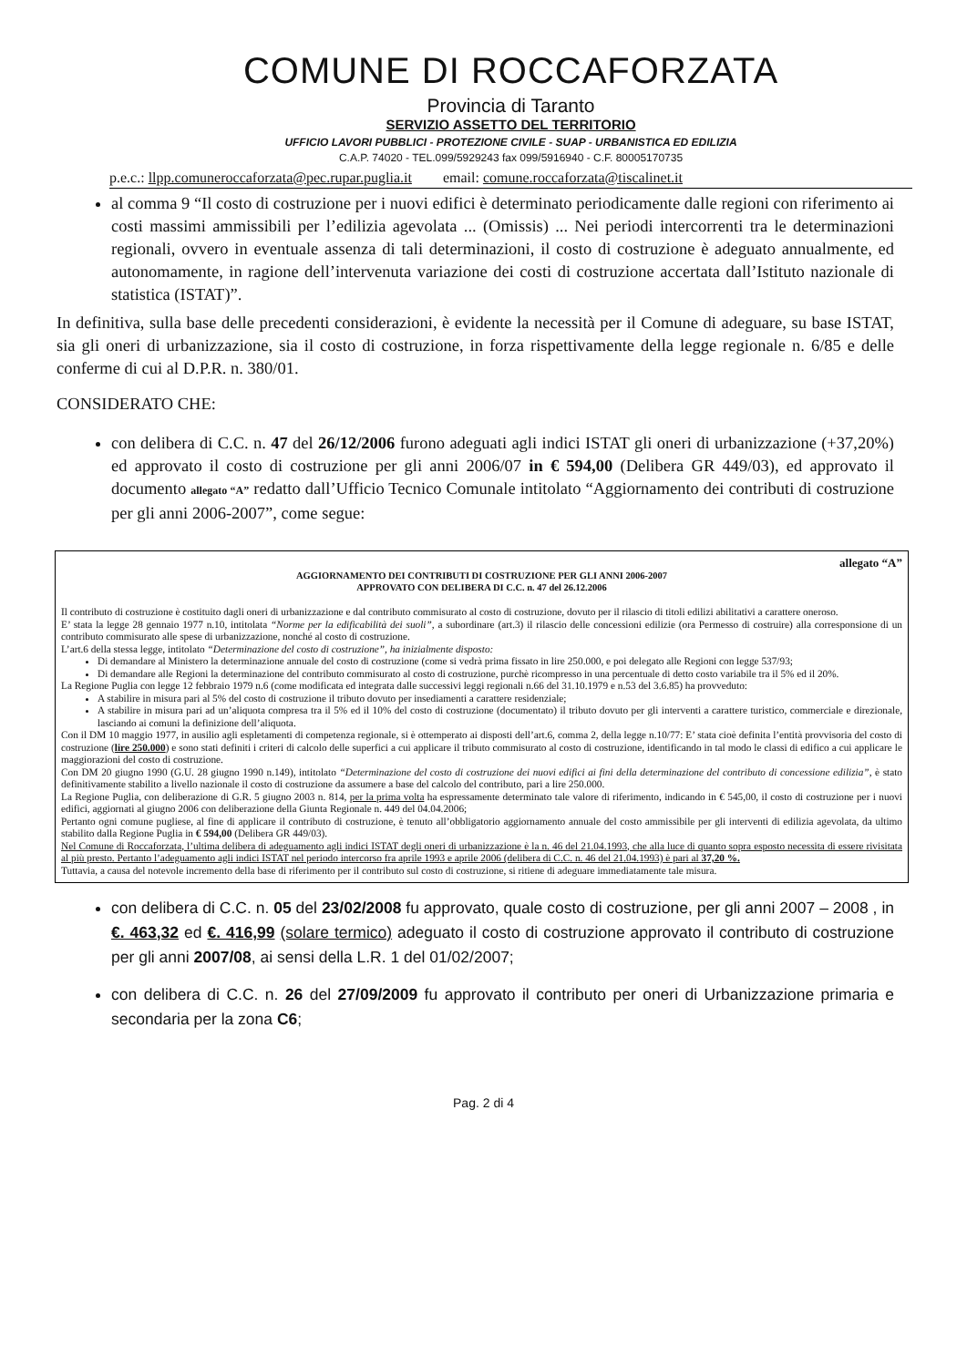COMUNE DI ROCCAFORZATA
Provincia di Taranto
SERVIZIO ASSETTO DEL TERRITORIO
UFFICIO LAVORI PUBBLICI - PROTEZIONE CIVILE - SUAP - URBANISTICA ED EDILIZIA
C.A.P. 74020 - TEL.099/5929243 fax 099/5916940 - C.F. 80005170735
p.e.c.: llpp.comuneroccaforzata@pec.rupar.puglia.it email: comune.roccaforzata@tiscalinet.it
al comma 9 “Il costo di costruzione per i nuovi edifici è determinato periodicamente dalle regioni con riferimento ai costi massimi ammissibili per l’edilizia agevolata ... (Omissis) ... Nei periodi intercorrenti tra le determinazioni regionali, ovvero in eventuale assenza di tali determinazioni, il costo di costruzione è adeguato annualmente, ed autonomamente, in ragione dell’intervenuta variazione dei costi di costruzione accertata dall’Istituto nazionale di statistica (ISTAT)”.
In definitiva, sulla base delle precedenti considerazioni, è evidente la necessità per il Comune di adeguare, su base ISTAT, sia gli oneri di urbanizzazione, sia il costo di costruzione, in forza rispettivamente della legge regionale n. 6/85 e delle conferme di cui al D.P.R. n. 380/01.
CONSIDERATO CHE:
con delibera di C.C. n. 47 del 26/12/2006 furono adeguati agli indici ISTAT gli oneri di urbanizzazione (+37,20%) ed approvato il costo di costruzione per gli anni 2006/07 in € 594,00 (Delibera GR 449/03), ed approvato il documento allegato “A” redatto dall’Ufficio Tecnico Comunale intitolato “Aggiornamento dei contributi di costruzione per gli anni 2006-2007”, come segue:
allegato “A”
AGGIORNAMENTO DEI CONTRIBUTI DI COSTRUZIONE PER GLI ANNI 2006-2007
APPROVATO CON DELIBERA DI C.C. n. 47 del 26.12.2006
Il contributo di costruzione è costituito dagli oneri di urbanizzazione e dal contributo commisurato al costo di costruzione, dovuto per il rilascio di titoli edilizi abilitativi a carattere oneroso.
E’ stata la legge 28 gennaio 1977 n.10, intitolata “Norme per la edificabilità dei suoli”, a subordinare (art.3) il rilascio delle concessioni edilizie (ora Permesso di costruire) alla corresponsione di un contributo commisurato alle spese di urbanizzazione, nonché al costo di costruzione.
L’art.6 della stessa legge, intitolato “Determinazione del costo di costruzione”, ha inizialmente disposto:
Di demandare al Ministero la determinazione annuale del costo di costruzione (come si vedrà prima fissato in lire 250.000, e poi delegato alle Regioni con legge 537/93;
Di demandare alle Regioni la determinazione del contributo commisurato al costo di costruzione, purchè ricompresso in una percentuale di detto costo variabile tra il 5% ed il 20%.
La Regione Puglia con legge 12 febbraio 1979 n.6 (come modificata ed integrata dalle successivi leggi regionali n.66 del 31.10.1979 e n.53 del 3.6.85) ha provveduto:
A stabilire in misura pari al 5% del costo di costruzione il tributo dovuto per insediamenti a carattere residenziale;
A stabilire in misura pari ad un’aliquota compresa tra il 5% ed il 10% del costo di costruzione (documentato) il tributo dovuto per gli interventi a carattere turistico, commerciale e direzionale, lasciando ai comuni la definizione dell’aliquota.
Con il DM 10 maggio 1977, in ausilio agli espletamenti di competenza regionale, si è ottemperato ai disposti dell’art.6, comma 2, della legge n.10/77: E’ stata cioè definita l’entità provvisoria del costo di costruzione (lire 250.000) e sono stati definiti i criteri di calcolo delle superfici a cui applicare il tributo commisurato al costo di costruzione, identificando in tal modo le classi di edifico a cui applicare le maggiorazioni del costo di costruzione.
Con DM 20 giugno 1990 (G.U. 28 giugno 1990 n.149), intitolato “Determinazione del costo di costruzione dei nuovi edifici ai fini della determinazione del contributo di concessione edilizia”, è stato definitivamente stabilito a livello nazionale il costo di costruzione da assumere a base del calcolo del contributo, pari a lire 250.000.
La Regione Puglia, con deliberazione di G.R. 5 giugno 2003 n. 814, per la prima volta ha espressamente determinato tale valore di riferimento, indicando in € 545,00, il costo di costruzione per i nuovi edifici, aggiornati al giugno 2006 con deliberazione della Giunta Regionale n. 449 del 04.04.2006;
Pertanto ogni comune pugliese, al fine di applicare il contributo di costruzione, è tenuto all’obbligatorio aggiornamento annuale del costo ammissibile per gli interventi di edilizia agevolata, da ultimo stabilito dalla Regione Puglia in € 594,00 (Delibera GR 449/03).
Nel Comune di Roccaforzata, l’ultima delibera di adeguamento agli indici ISTAT degli oneri di urbanizzazione è la n. 46 del 21.04.1993, che alla luce di quanto sopra esposto necessita di essere rivisitata al più presto. Pertanto l’adeguamento agli indici ISTAT nel periodo intercorso fra aprile 1993 e aprile 2006 (delibera di C.C. n. 46 del 21.04.1993) è pari al 37,20 %.
Tuttavia, a causa del notevole incremento della base di riferimento per il contributo sul costo di costruzione, si ritiene di adeguare immediatamente tale misura.
con delibera di C.C. n. 05 del 23/02/2008 fu approvato, quale costo di costruzione, per gli anni 2007 – 2008 , in €. 463,32 ed €. 416,99 (solare termico) adeguato il costo di costruzione approvato il contributo di costruzione per gli anni 2007/08, ai sensi della L.R. 1 del 01/02/2007;
con delibera di C.C. n. 26 del 27/09/2009 fu approvato il contributo per oneri di Urbanizzazione primaria e secondaria per la zona C6;
Pag. 2 di 4